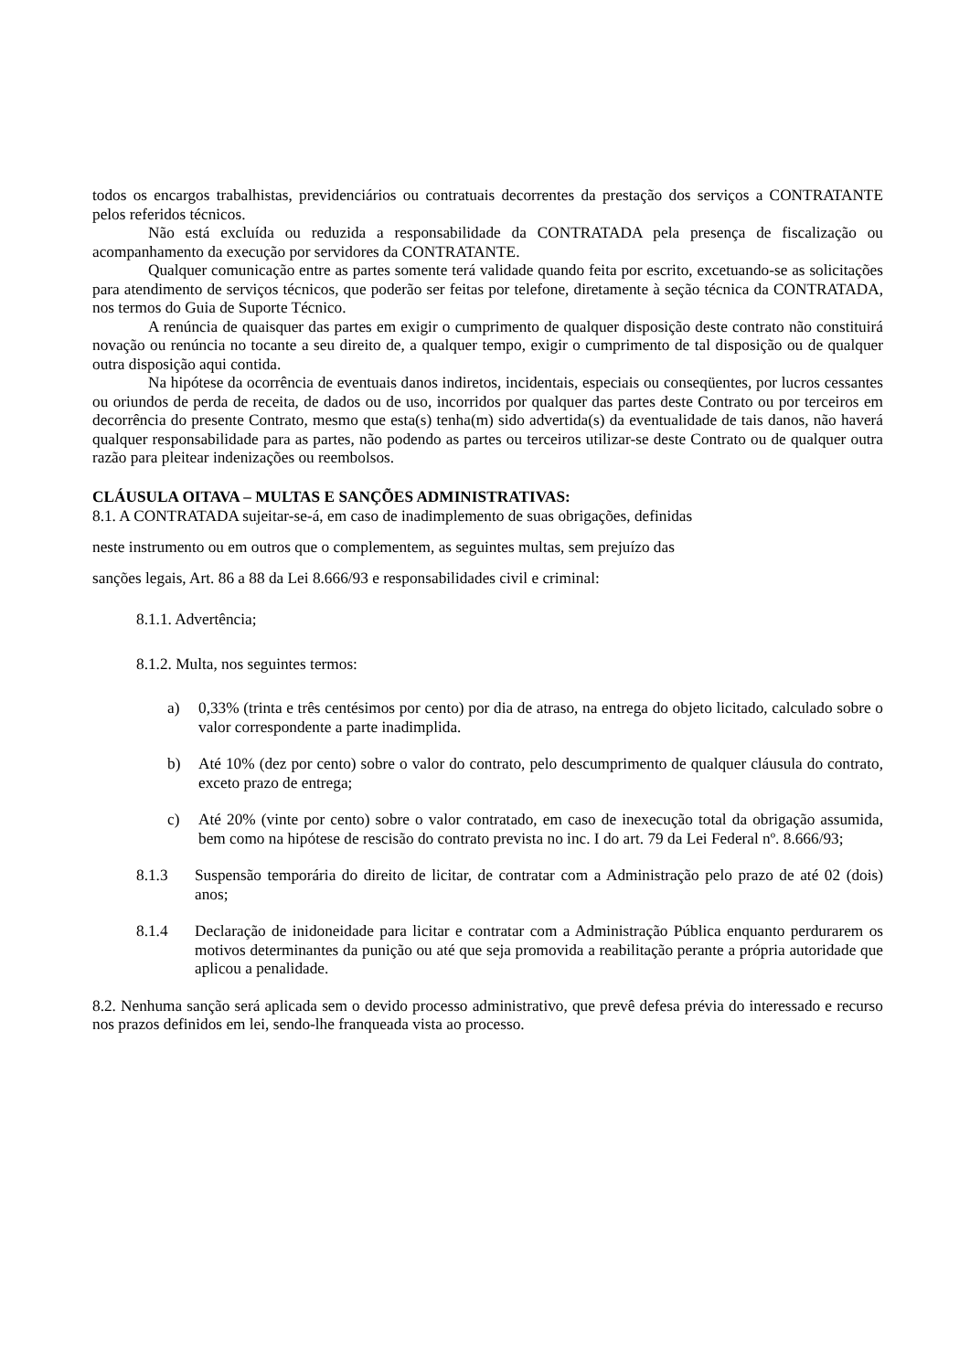todos os encargos trabalhistas, previdenciários ou contratuais decorrentes da prestação dos serviços a CONTRATANTE pelos referidos técnicos.
Não está excluída ou reduzida a responsabilidade da CONTRATADA pela presença de fiscalização ou acompanhamento da execução por servidores da CONTRATANTE.
Qualquer comunicação entre as partes somente terá validade quando feita por escrito, excetuando-se as solicitações para atendimento de serviços técnicos, que poderão ser feitas por telefone, diretamente à seção técnica da CONTRATADA, nos termos do Guia de Suporte Técnico.
A renúncia de quaisquer das partes em exigir o cumprimento de qualquer disposição deste contrato não constituirá novação ou renúncia no tocante a seu direito de, a qualquer tempo, exigir o cumprimento de tal disposição ou de qualquer outra disposição aqui contida.
Na hipótese da ocorrência de eventuais danos indiretos, incidentais, especiais ou conseqüentes, por lucros cessantes ou oriundos de perda de receita, de dados ou de uso, incorridos por qualquer das partes deste Contrato ou por terceiros em decorrência do presente Contrato, mesmo que esta(s) tenha(m) sido advertida(s) da eventualidade de tais danos, não haverá qualquer responsabilidade para as partes, não podendo as partes ou terceiros utilizar-se deste Contrato ou de qualquer outra razão para pleitear indenizações ou reembolsos.
CLÁUSULA OITAVA – MULTAS E SANÇÕES ADMINISTRATIVAS:
8.1. A CONTRATADA sujeitar-se-á, em caso de inadimplemento de suas obrigações, definidas
neste instrumento ou em outros que o complementem, as seguintes multas, sem prejuízo das
sanções legais, Art. 86 a 88 da Lei 8.666/93 e responsabilidades civil e criminal:
8.1.1. Advertência;
8.1.2. Multa, nos seguintes termos:
a) 0,33% (trinta e três centésimos por cento) por dia de atraso, na entrega do objeto licitado, calculado sobre o valor correspondente a parte inadimplida.
b) Até 10% (dez por cento) sobre o valor do contrato, pelo descumprimento de qualquer cláusula do contrato, exceto prazo de entrega;
c) Até 20% (vinte por cento) sobre o valor contratado, em caso de inexecução total da obrigação assumida, bem como na hipótese de rescisão do contrato prevista no inc. I do art. 79 da Lei Federal nº. 8.666/93;
8.1.3 Suspensão temporária do direito de licitar, de contratar com a Administração pelo prazo de até 02 (dois) anos;
8.1.4 Declaração de inidoneidade para licitar e contratar com a Administração Pública enquanto perdurarem os motivos determinantes da punição ou até que seja promovida a reabilitação perante a própria autoridade que aplicou a penalidade.
8.2. Nenhuma sanção será aplicada sem o devido processo administrativo, que prevê defesa prévia do interessado e recurso nos prazos definidos em lei, sendo-lhe franqueada vista ao processo.